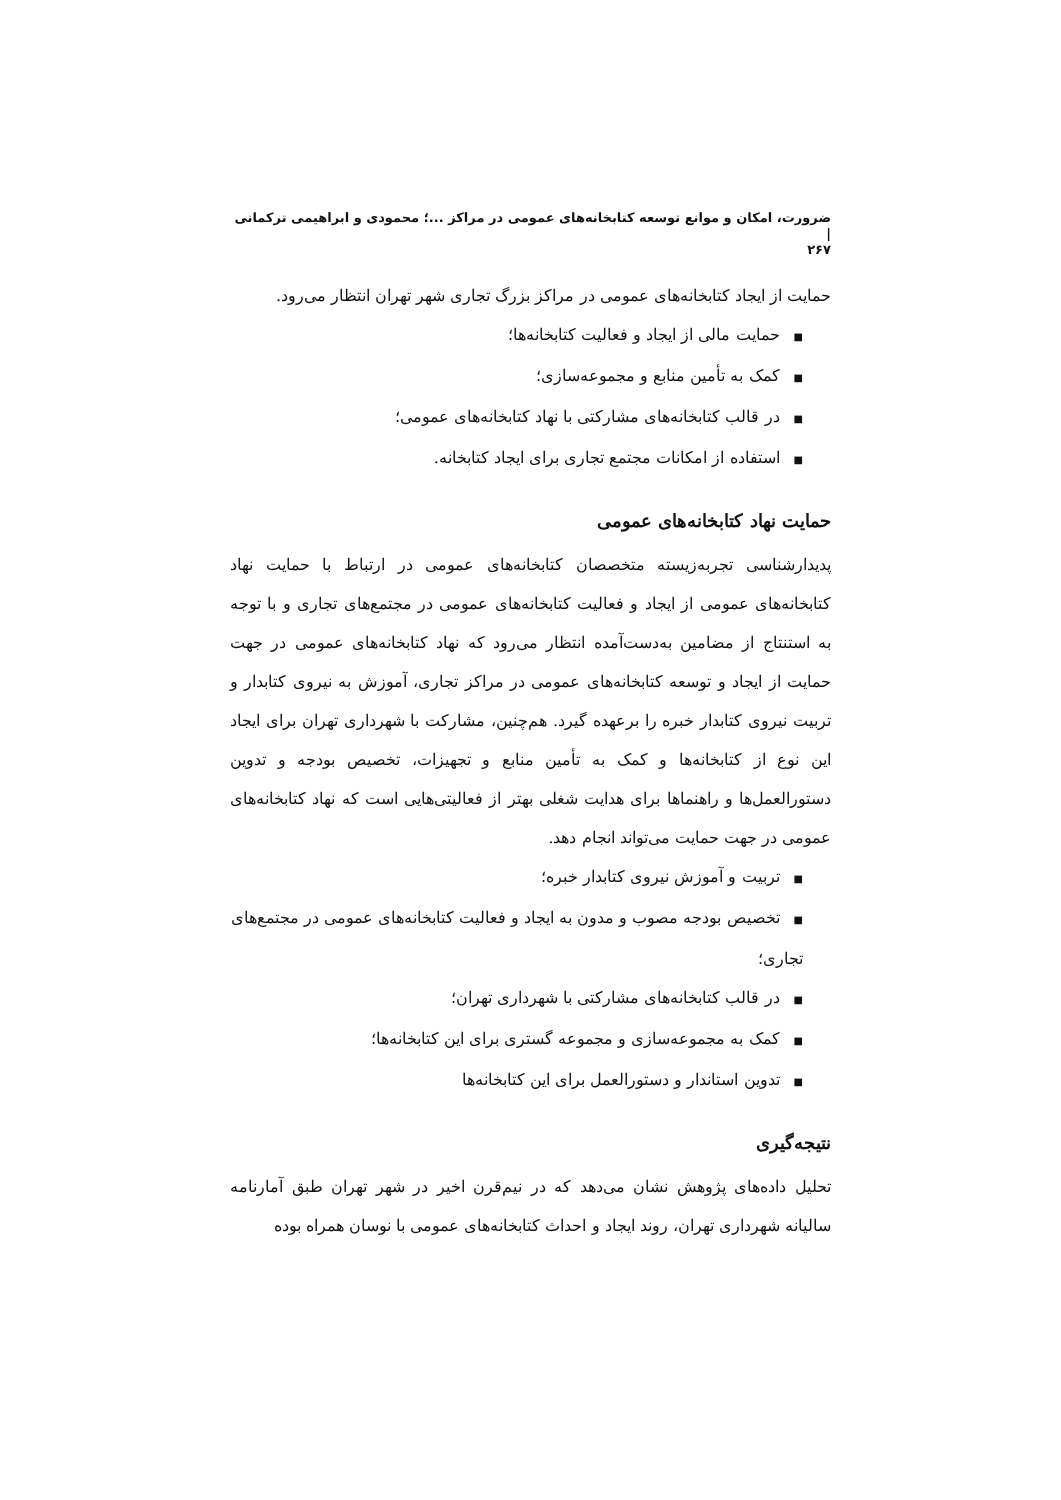ضرورت، امکان و موانع توسعه کتابخانه‌های عمومی در مراکز ...؛ محمودی و ابراهیمی ترکمانی |
۲۶۷
حمایت از ایجاد کتابخانه‌های عمومی در مراکز بزرگ تجاری شهر تهران انتظار می‌رود.
■حمایت مالی از ایجاد و فعالیت کتابخانه‌ها؛
■کمک به تأمین منابع و مجموعه‌سازی؛
■در قالب کتابخانه‌های مشارکتی با نهاد کتابخانه‌های عمومی؛
■استفاده از امکانات مجتمع تجاری برای ایجاد کتابخانه.
حمایت نهاد کتابخانه‌های عمومی
پدیدارشناسی تجربه‌زیسته متخصصان کتابخانه‌های عمومی در ارتباط با حمایت نهاد کتابخانه‌های عمومی از ایجاد و فعالیت کتابخانه‌های عمومی در مجتمع‌های تجاری و با توجه به استنتاج از مضامین به‌دست‌آمده انتظار می‌رود که نهاد کتابخانه‌های عمومی در جهت حمایت از ایجاد و توسعه کتابخانه‌های عمومی در مراکز تجاری، آموزش به نیروی کتابدار و تربیت نیروی کتابدار خبره را برعهده گیرد. هم‌چنین، مشارکت با شهرداری تهران برای ایجاد این نوع از کتابخانه‌ها و کمک به تأمین منابع و تجهیزات، تخصیص بودجه و تدوین دستورالعمل‌ها و راهنماها برای هدایت شغلی بهتر از فعالیتی‌هایی است که نهاد کتابخانه‌های عمومی در جهت حمایت می‌تواند انجام دهد.
■تربیت و آموزش نیروی کتابدار خبره؛
■تخصیص بودجه مصوب و مدون به ایجاد و فعالیت کتابخانه‌های عمومی در مجتمع‌های تجاری؛
■در قالب کتابخانه‌های مشارکتی با شهرداری تهران؛
■کمک به مجموعه‌سازی و مجموعه گستری برای این کتابخانه‌ها؛
■تدوین استاندار و دستورالعمل برای این کتابخانه‌ها
نتیجه‌گیری
تحلیل داده‌های پژوهش نشان می‌دهد که در نیم‌قرن اخیر در شهر تهران طبق آمارنامه سالیانه شهرداری تهران، روند ایجاد و احداث کتابخانه‌های عمومی با نوسان همراه بوده